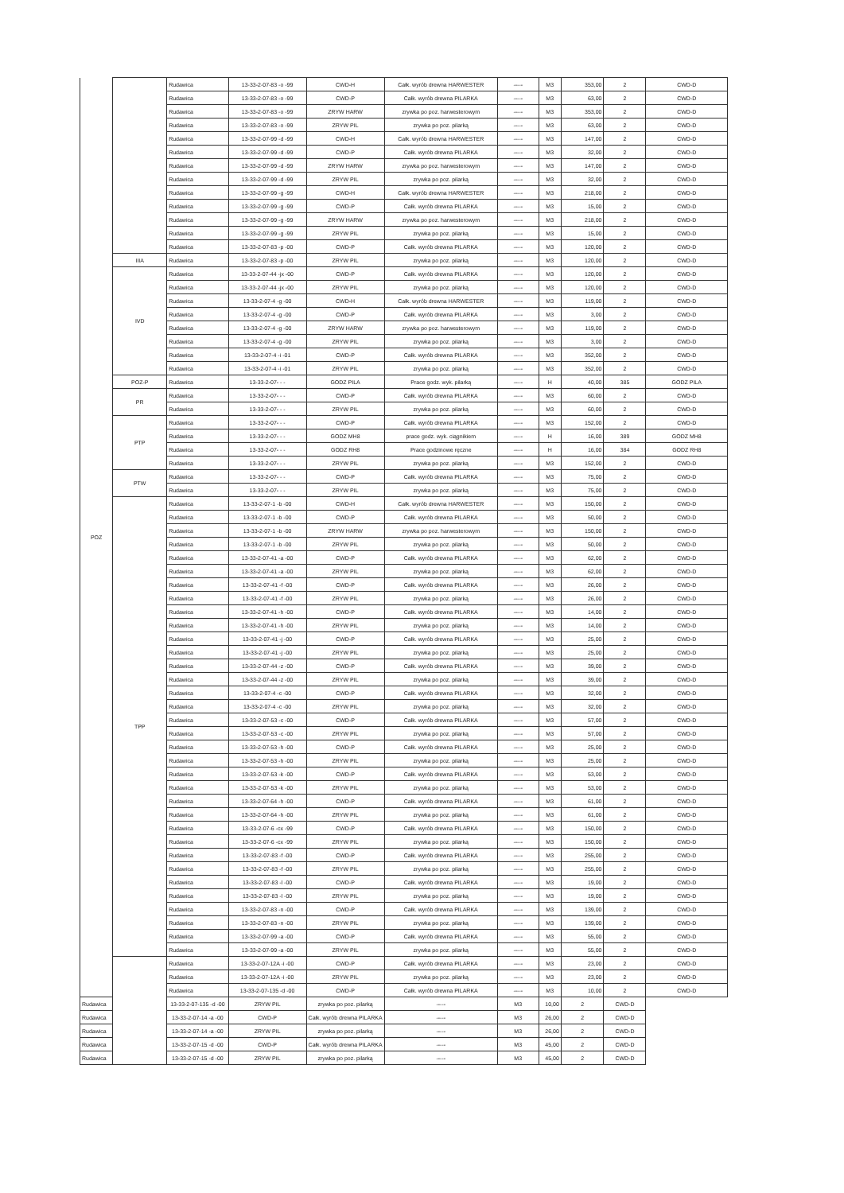| POZ | | Rudawica | 13-33-2-07-83 -o -99 | CWD-H | Całk. wyrób drewna HARWESTER | ----- | M3 | 353,00 | 2 | CWD-D |
| | | Rudawica | 13-33-2-07-83 -o -99 | CWD-P | Całk. wyrób drewna PILARKA | ----- | M3 | 63,00 | 2 | CWD-D |
| | | Rudawica | 13-33-2-07-83 -o -99 | ZRYW HARW | zrywka po poz. harwesterowym | ----- | M3 | 353,00 | 2 | CWD-D |
| | | Rudawica | 13-33-2-07-83 -o -99 | ZRYW PIL | zrywka po poz. pilarką | ----- | M3 | 63,00 | 2 | CWD-D |
| | | Rudawica | 13-33-2-07-99 -d -99 | CWD-H | Całk. wyrób drewna HARWESTER | ----- | M3 | 147,00 | 2 | CWD-D |
| | | Rudawica | 13-33-2-07-99 -d -99 | CWD-P | Całk. wyrób drewna PILARKA | ----- | M3 | 32,00 | 2 | CWD-D |
| | | Rudawica | 13-33-2-07-99 -d -99 | ZRYW HARW | zrywka po poz. harwesterowym | ----- | M3 | 147,00 | 2 | CWD-D |
| | | Rudawica | 13-33-2-07-99 -d -99 | ZRYW PIL | zrywka po poz. pilarką | ----- | M3 | 32,00 | 2 | CWD-D |
| | | Rudawica | 13-33-2-07-99 -g -99 | CWD-H | Całk. wyrób drewna HARWESTER | ----- | M3 | 218,00 | 2 | CWD-D |
| | | Rudawica | 13-33-2-07-99 -g -99 | CWD-P | Całk. wyrób drewna PILARKA | ----- | M3 | 15,00 | 2 | CWD-D |
| | | Rudawica | 13-33-2-07-99 -g -99 | ZRYW HARW | zrywka po poz. harwesterowym | ----- | M3 | 218,00 | 2 | CWD-D |
| | | Rudawica | 13-33-2-07-99 -g -99 | ZRYW PIL | zrywka po poz. pilarką | ----- | M3 | 15,00 | 2 | CWD-D |
| | | Rudawica | 13-33-2-07-83 -p -00 | CWD-P | Całk. wyrób drewna PILARKA | ----- | M3 | 120,00 | 2 | CWD-D |
| | IIIA | Rudawica | 13-33-2-07-83 -p -00 | ZRYW PIL | zrywka po poz. pilarką | ----- | M3 | 120,00 | 2 | CWD-D |
| | IVD | Rudawica | 13-33-2-07-44 -jx -00 | CWD-P | Całk. wyrób drewna PILARKA | ----- | M3 | 120,00 | 2 | CWD-D |
| | | Rudawica | 13-33-2-07-44 -jx -00 | ZRYW PIL | zrywka po poz. pilarką | ----- | M3 | 120,00 | 2 | CWD-D |
| | | Rudawica | 13-33-2-07-4 -g -00 | CWD-H | Całk. wyrób drewna HARWESTER | ----- | M3 | 119,00 | 2 | CWD-D |
| | | Rudawica | 13-33-2-07-4 -g -00 | CWD-P | Całk. wyrób drewna PILARKA | ----- | M3 | 3,00 | 2 | CWD-D |
| | | Rudawica | 13-33-2-07-4 -g -00 | ZRYW HARW | zrywka po poz. harwesterowym | ----- | M3 | 119,00 | 2 | CWD-D |
| | | Rudawica | 13-33-2-07-4 -g -00 | ZRYW PIL | zrywka po poz. pilarką | ----- | M3 | 3,00 | 2 | CWD-D |
| | | Rudawica | 13-33-2-07-4 -i -01 | CWD-P | Całk. wyrób drewna PILARKA | ----- | M3 | 352,00 | 2 | CWD-D |
| | | Rudawica | 13-33-2-07-4 -i -01 | ZRYW PIL | zrywka po poz. pilarką | ----- | M3 | 352,00 | 2 | CWD-D |
| | POZ-P | Rudawica | 13-33-2-07- - - | GODZ PILA | Prace godz. wyk. pilarką | ----- | H | 40,00 | 385 | GODZ PILA |
| | PR | Rudawica | 13-33-2-07- - - | CWD-P | Całk. wyrób drewna PILARKA | ----- | M3 | 60,00 | 2 | CWD-D |
| | | Rudawica | 13-33-2-07- - - | ZRYW PIL | zrywka po poz. pilarką | ----- | M3 | 60,00 | 2 | CWD-D |
| | PTP | Rudawica | 13-33-2-07- - - | CWD-P | Całk. wyrób drewna PILARKA | ----- | M3 | 152,00 | 2 | CWD-D |
| | | Rudawica | 13-33-2-07- - - | GODZ MH8 | prace godz. wyk. ciągnikiem | ----- | H | 16,00 | 389 | GODZ MH8 |
| | | Rudawica | 13-33-2-07- - - | GODZ RH8 | Prace godzinowe ręczne | ----- | H | 16,00 | 384 | GODZ RH8 |
| | | Rudawica | 13-33-2-07- - - | ZRYW PIL | zrywka po poz. pilarką | ----- | M3 | 152,00 | 2 | CWD-D |
| | PTW | Rudawica | 13-33-2-07- - - | CWD-P | Całk. wyrób drewna PILARKA | ----- | M3 | 75,00 | 2 | CWD-D |
| | | Rudawica | 13-33-2-07- - - | ZRYW PIL | zrywka po poz. pilarką | ----- | M3 | 75,00 | 2 | CWD-D |
| | TPP | Rudawica | 13-33-2-07-1 -b -00 | CWD-H | Całk. wyrób drewna HARWESTER | ----- | M3 | 150,00 | 2 | CWD-D |
| | | Rudawica | 13-33-2-07-1 -b -00 | CWD-P | Całk. wyrób drewna PILARKA | ----- | M3 | 50,00 | 2 | CWD-D |
| | | Rudawica | 13-33-2-07-1 -b -00 | ZRYW HARW | zrywka po poz. harwesterowym | ----- | M3 | 150,00 | 2 | CWD-D |
| | | Rudawica | 13-33-2-07-1 -b -00 | ZRYW PIL | zrywka po poz. pilarką | ----- | M3 | 50,00 | 2 | CWD-D |
| | | Rudawica | 13-33-2-07-41 -a -00 | CWD-P | Całk. wyrób drewna PILARKA | ----- | M3 | 62,00 | 2 | CWD-D |
| | | Rudawica | 13-33-2-07-41 -a -00 | ZRYW PIL | zrywka po poz. pilarką | ----- | M3 | 62,00 | 2 | CWD-D |
| | | Rudawica | 13-33-2-07-41 -f -00 | CWD-P | Całk. wyrób drewna PILARKA | ----- | M3 | 26,00 | 2 | CWD-D |
| | | Rudawica | 13-33-2-07-41 -f -00 | ZRYW PIL | zrywka po poz. pilarką | ----- | M3 | 26,00 | 2 | CWD-D |
| | | Rudawica | 13-33-2-07-41 -h -00 | CWD-P | Całk. wyrób drewna PILARKA | ----- | M3 | 14,00 | 2 | CWD-D |
| | | Rudawica | 13-33-2-07-41 -h -00 | ZRYW PIL | zrywka po poz. pilarką | ----- | M3 | 14,00 | 2 | CWD-D |
| | | Rudawica | 13-33-2-07-41 -j -00 | CWD-P | Całk. wyrób drewna PILARKA | ----- | M3 | 25,00 | 2 | CWD-D |
| | | Rudawica | 13-33-2-07-41 -j -00 | ZRYW PIL | zrywka po poz. pilarką | ----- | M3 | 25,00 | 2 | CWD-D |
| | | Rudawica | 13-33-2-07-44 -z -00 | CWD-P | Całk. wyrób drewna PILARKA | ----- | M3 | 39,00 | 2 | CWD-D |
| | | Rudawica | 13-33-2-07-44 -z -00 | ZRYW PIL | zrywka po poz. pilarką | ----- | M3 | 39,00 | 2 | CWD-D |
| | | Rudawica | 13-33-2-07-4 -c -00 | CWD-P | Całk. wyrób drewna PILARKA | ----- | M3 | 32,00 | 2 | CWD-D |
| | | Rudawica | 13-33-2-07-4 -c -00 | ZRYW PIL | zrywka po poz. pilarką | ----- | M3 | 32,00 | 2 | CWD-D |
| | | Rudawica | 13-33-2-07-53 -c -00 | CWD-P | Całk. wyrób drewna PILARKA | ----- | M3 | 57,00 | 2 | CWD-D |
| | | Rudawica | 13-33-2-07-53 -c -00 | ZRYW PIL | zrywka po poz. pilarką | ----- | M3 | 57,00 | 2 | CWD-D |
| | | Rudawica | 13-33-2-07-53 -h -00 | CWD-P | Całk. wyrób drewna PILARKA | ----- | M3 | 25,00 | 2 | CWD-D |
| | | Rudawica | 13-33-2-07-53 -h -00 | ZRYW PIL | zrywka po poz. pilarką | ----- | M3 | 25,00 | 2 | CWD-D |
| | | Rudawica | 13-33-2-07-53 -k -00 | CWD-P | Całk. wyrób drewna PILARKA | ----- | M3 | 53,00 | 2 | CWD-D |
| | | Rudawica | 13-33-2-07-53 -k -00 | ZRYW PIL | zrywka po poz. pilarką | ----- | M3 | 53,00 | 2 | CWD-D |
| | | Rudawica | 13-33-2-07-64 -h -00 | CWD-P | Całk. wyrób drewna PILARKA | ----- | M3 | 61,00 | 2 | CWD-D |
| | | Rudawica | 13-33-2-07-64 -h -00 | ZRYW PIL | zrywka po poz. pilarką | ----- | M3 | 61,00 | 2 | CWD-D |
| | | Rudawica | 13-33-2-07-6 -cx -99 | CWD-P | Całk. wyrób drewna PILARKA | ----- | M3 | 150,00 | 2 | CWD-D |
| | | Rudawica | 13-33-2-07-6 -cx -99 | ZRYW PIL | zrywka po poz. pilarką | ----- | M3 | 150,00 | 2 | CWD-D |
| | | Rudawica | 13-33-2-07-83 -f -00 | CWD-P | Całk. wyrób drewna PILARKA | ----- | M3 | 255,00 | 2 | CWD-D |
| | | Rudawica | 13-33-2-07-83 -f -00 | ZRYW PIL | zrywka po poz. pilarką | ----- | M3 | 255,00 | 2 | CWD-D |
| | | Rudawica | 13-33-2-07-83 -l -00 | CWD-P | Całk. wyrób drewna PILARKA | ----- | M3 | 19,00 | 2 | CWD-D |
| | | Rudawica | 13-33-2-07-83 -l -00 | ZRYW PIL | zrywka po poz. pilarką | ----- | M3 | 19,00 | 2 | CWD-D |
| | | Rudawica | 13-33-2-07-83 -n -00 | CWD-P | Całk. wyrób drewna PILARKA | ----- | M3 | 139,00 | 2 | CWD-D |
| | | Rudawica | 13-33-2-07-83 -n -00 | ZRYW PIL | zrywka po poz. pilarką | ----- | M3 | 139,00 | 2 | CWD-D |
| | | Rudawica | 13-33-2-07-99 -a -00 | CWD-P | Całk. wyrób drewna PILARKA | ----- | M3 | 55,00 | 2 | CWD-D |
| | | Rudawica | 13-33-2-07-99 -a -00 | ZRYW PIL | zrywka po poz. pilarką | ----- | M3 | 55,00 | 2 | CWD-D |
| | | Rudawica | 13-33-2-07-12A -i -00 | CWD-P | Całk. wyrób drewna PILARKA | ----- | M3 | 23,00 | 2 | CWD-D |
| | | Rudawica | 13-33-2-07-12A -i -00 | ZRYW PIL | zrywka po poz. pilarką | ----- | M3 | 23,00 | 2 | CWD-D |
| | | Rudawica | 13-33-2-07-135 -d -00 | CWD-P | Całk. wyrób drewna PILARKA | ----- | M3 | 10,00 | 2 | CWD-D |
| Rudawica | | 13-33-2-07-135 -d -00 | ZRYW PIL | zrywka po poz. pilarką | ----- | M3 | 10,00 | 2 | CWD-D | |
| Rudawica | | 13-33-2-07-14 -a -00 | CWD-P | Całk. wyrób drewna PILARKA | ----- | M3 | 26,00 | 2 | CWD-D | |
| Rudawica | | 13-33-2-07-14 -a -00 | ZRYW PIL | zrywka po poz. pilarką | ----- | M3 | 26,00 | 2 | CWD-D | |
| Rudawica | | 13-33-2-07-15 -d -00 | CWD-P | Całk. wyrób drewna PILARKA | ----- | M3 | 45,00 | 2 | CWD-D | |
| Rudawica | | 13-33-2-07-15 -d -00 | ZRYW PIL | zrywka po poz. pilarką | ----- | M3 | 45,00 | 2 | CWD-D | |